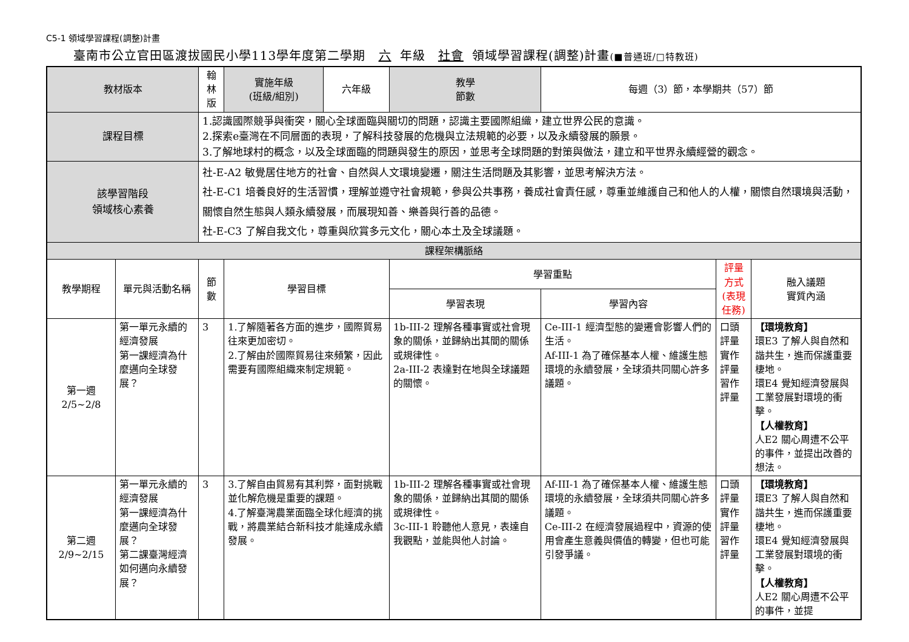C5-1 領域學習課程(調整)計畫
臺南市公立官田區渡拔國民小學113學年度第二學期 六 年級 社會 領域學習課程(調整)計畫(■普通班/□特教班)
| 教材版本 | | 翰林版 | | 實施年級 (班級/組別) | 六年級 | 教學 節數 | 每週（3）節，本學期共（57）節 | | |
| 課程目標 | | 1.認識國際競爭與衝突，關心全球面臨與關切的問題，認識主要國際組織，建立世界公民的意識。 2.探索e臺灣在不同層面的表現，了解科技發展的危機與立法規範的必要，以及永續發展的願景。 3.了解地球村的概念，以及全球面臨的問題與發生的原因，並思考全球問題的對策與做法，建立和平世界永續經營的觀念。 | | | | | | | |
| 該學習階段 領域核心素養 | | 社-E-A2 敏覺居住地方的社會、自然與人文環境變遷，關注生活問題及其影響，並思考解決方法。 社-E-C1 培養良好的生活習慣，理解並遵守社會規範，參與公共事務，養成社會責任感，尊重並維護自己和他人的人權，關懷自然環境與活動，關懷自然生態與人類永續發展，而展現知善、樂善與行善的品德。 社-E-C3 了解自我文化，尊重與欣賞多元文化，關心本土及全球議題。 | | | | | | | |
| 課程架構脈絡 | | | | | | | | | |
| 教學期程 | 單元與活動名稱 | | 節 數 | 學習目標 | | 學習重點 | | 評量方式 (表現任務) | 融入議題 實質內涵 |
| | | | | | | 學習表現 | 學習內容 | | |
| 第一週 2/5~2/8 | 第一單元永續的經濟發展 第一課經濟為什麼邁向全球發展？ | | 3 | 1.了解隨著各方面的進步，國際貿易往來更加密切。 2.了解由於國際貿易往來頻繁，因此需要有國際組織來制定規範。 | | 1b-III-2 理解各種事實或社會現象的關係，並歸納出其間的關係或規律性。 2a-III-2 表達對在地與全球議題的關懷。 | Ce-III-1 經濟型態的變遷會影響人們的生活。 Af-III-1 為了確保基本人權、維護生態環境的永續發展，全球須共同關心許多議題。 | 口頭評量 實作評量 習作評量 | 【環境教育】 環E3 了解人與自然和諧共生，進而保護重要棲地。 環E4 覺知經濟發展與工業發展對環境的衝擊。 【人權教育】 人E2 關心周遭不公平的事件，並提出改善的想法。 |
| 第二週 2/9~2/15 | 第一單元永續的經濟發展 第一課經濟為什麼邁向全球發展？ 第二課臺灣經濟如何邁向永續發展？ | | 3 | 3.了解自由貿易有其利弊，面對挑戰並化解危機是重要的課題。 4.了解臺灣農業面臨全球化經濟的挑戰，將農業結合新科技才能達成永續發展。 | | 1b-III-2 理解各種事實或社會現象的關係，並歸納出其間的關係或規律性。 3c-III-1 聆聽他人意見，表達自我觀點，並能與他人討論。 | Af-III-1 為了確保基本人權、維護生態環境的永續發展，全球須共同關心許多議題。 Ce-III-2 在經濟發展過程中，資源的使用會產生意義與價值的轉變，但也可能引發爭議。 | 口頭評量 實作評量 習作評量 | 【環境教育】 環E3 了解人與自然和諧共生，進而保護重要棲地。 環E4 覺知經濟發展與工業發展對環境的衝擊。 【人權教育】 人E2 關心周遭不公平的事件，並提 |